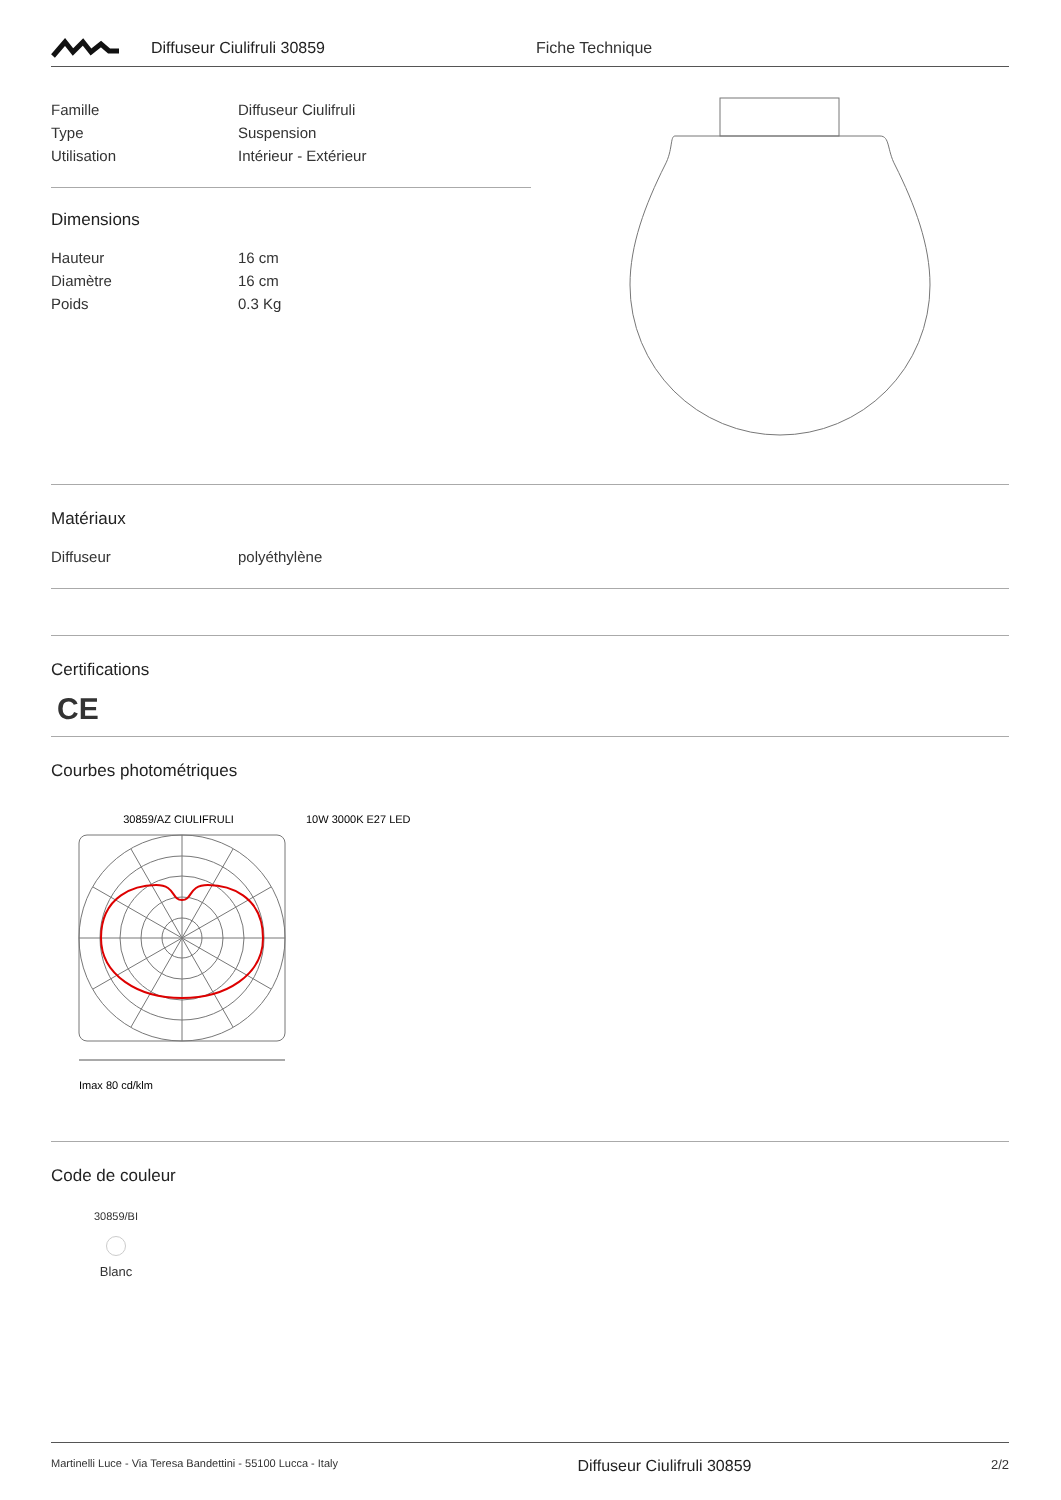Diffuseur Ciulifruli 30859 Fiche Technique
| Famille | Diffuseur Ciulifruli |
| Type | Suspension |
| Utilisation | Intérieur - Extérieur |
Dimensions
| Hauteur | 16 cm |
| Diamètre | 16 cm |
| Poids | 0.3 Kg |
Matériaux
| Diffuseur | polyéthylène |
Certifications
CE
Courbes photométriques
30859/AZ CIULIFRULI 10W 3000K E27 LED
Imax 80 cd/klm
Code de couleur
30859/BI
Blanc
Martinelli Luce - Via Teresa Bandettini - 55100 Lucca - Italy Diffuseur Ciulifruli 30859 2/2